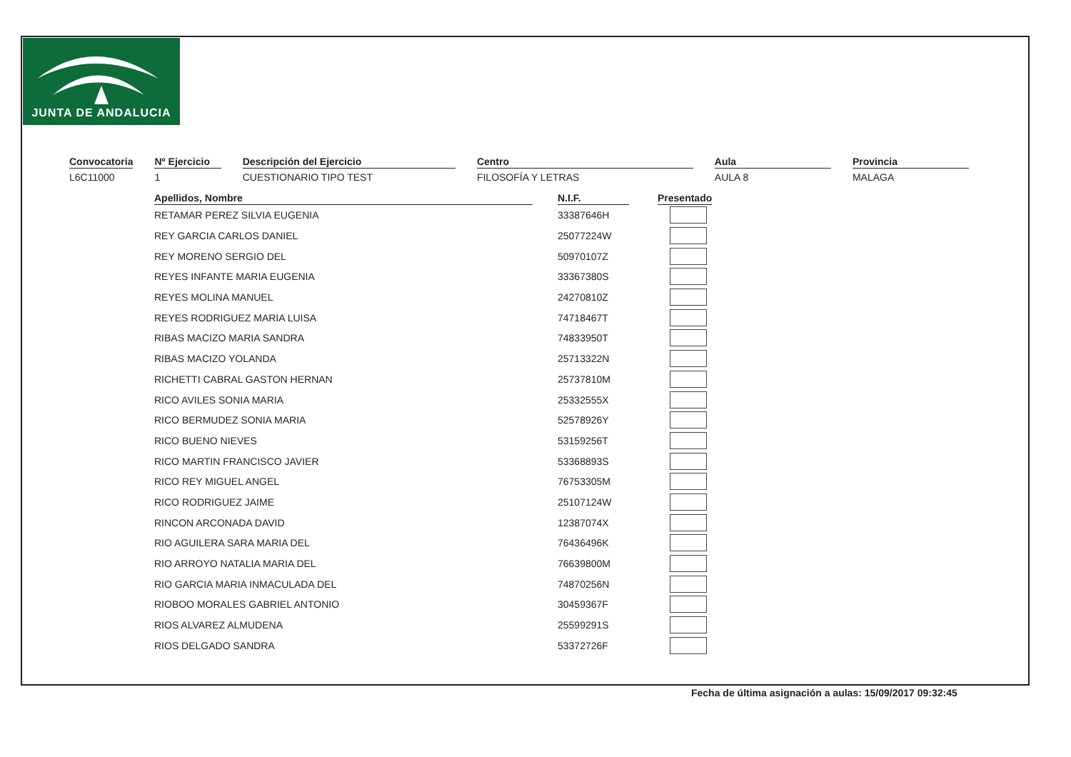JUNTA DE ANDALUCIA
Convocatoria
L6C11000
Nº Ejercicio
1
Descripción del Ejercicio
CUESTIONARIO TIPO TEST
Centro
FILOSOFÍA Y LETRAS
Aula
AULA 8
Provincia
MALAGA
| Apellidos, Nombre | | N.I.F. | | Presentado |
| --- | --- | --- | --- | --- |
| RETAMAR PEREZ SILVIA EUGENIA | | 33387646H | | |
| REY GARCIA CARLOS DANIEL | | 25077224W | | |
| REY MORENO SERGIO DEL | | 50970107Z | | |
| REYES INFANTE MARIA EUGENIA | | 33367380S | | |
| REYES MOLINA MANUEL | | 24270810Z | | |
| REYES RODRIGUEZ MARIA LUISA | | 74718467T | | |
| RIBAS MACIZO MARIA SANDRA | | 74833950T | | |
| RIBAS MACIZO YOLANDA | | 25713322N | | |
| RICHETTI CABRAL GASTON HERNAN | | 25737810M | | |
| RICO AVILES SONIA MARIA | | 25332555X | | |
| RICO BERMUDEZ SONIA MARIA | | 52578926Y | | |
| RICO BUENO NIEVES | | 53159256T | | |
| RICO MARTIN FRANCISCO JAVIER | | 53368893S | | |
| RICO REY MIGUEL ANGEL | | 76753305M | | |
| RICO RODRIGUEZ JAIME | | 25107124W | | |
| RINCON ARCONADA DAVID | | 12387074X | | |
| RIO AGUILERA SARA MARIA DEL | | 76436496K | | |
| RIO ARROYO NATALIA MARIA DEL | | 76639800M | | |
| RIO GARCIA MARIA INMACULADA DEL | | 74870256N | | |
| RIOBOO MORALES GABRIEL ANTONIO | | 30459367F | | |
| RIOS ALVAREZ ALMUDENA | | 25599291S | | |
| RIOS DELGADO SANDRA | | 53372726F | | |
Fecha de última asignación a aulas: 15/09/2017 09:32:45